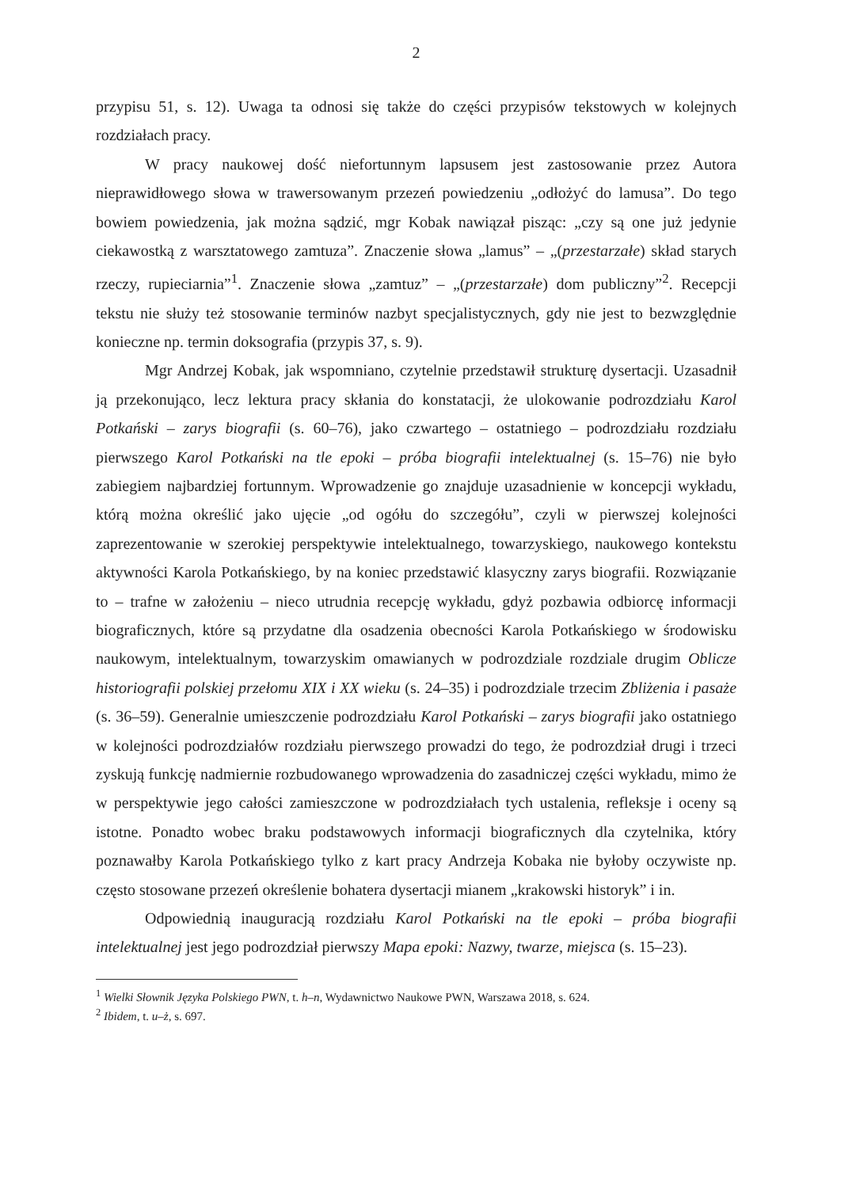2
przypisu 51, s. 12). Uwaga ta odnosi się także do części przypisów tekstowych w kolejnych rozdziałach pracy.
W pracy naukowej dość niefortunnym lapsusem jest zastosowanie przez Autora nieprawidłowego słowa w trawersowanym przezeń powiedzeniu „odłożyć do lamusa”. Do tego bowiem powiedzenia, jak można sądzić, mgr Kobak nawiązał pisząc: „czy są one już jedynie ciekawostką z warsztatowego zamtuza”. Znaczenie słowa „lamus” – „(przestarzałe) skład starych rzeczy, rupieciarnia”<sup>1</sup>. Znaczenie słowa „zamtuz” – „(przestarzałe) dom publiczny”<sup>2</sup>. Recepcji tekstu nie służy też stosowanie terminów nazbyt specjalistycznych, gdy nie jest to bezwzględnie konieczne np. termin doksografia (przypis 37, s. 9).
Mgr Andrzej Kobak, jak wspomniano, czytelnie przedstawił strukturę dysertacji. Uzasadnił ją przekonująco, lecz lektura pracy skłania do konstatacji, że ulokowanie podrozdziału Karol Potkański – zarys biografii (s. 60–76), jako czwartego – ostatniego – podrozdziału rozdziału pierwszego Karol Potkański na tle epoki – próba biografii intelektualnej (s. 15–76) nie było zabiegiem najbardziej fortunnym. Wprowadzenie go znajduje uzasadnienie w koncepcji wykładu, którą można określić jako ujęcie „od ogółu do szczegółu”, czyli w pierwszej kolejności zaprezentowanie w szerokiej perspektywie intelektualnego, towarzyskiego, naukowego kontekstu aktywności Karola Potkańskiego, by na koniec przedstawić klasyczny zarys biografii. Rozwiązanie to – trafne w założeniu – nieco utrudnia recepcję wykładu, gdyż pozbawia odbiorcę informacji biograficznych, które są przydatne dla osadzenia obecności Karola Potkańskiego w środowisku naukowym, intelektualnym, towarzyskim omawianych w podrozdziale rozdziale drugim Oblicze historiografii polskiej przełomu XIX i XX wieku (s. 24–35) i podrozdziale trzecim Zbliżenia i pasaże (s. 36–59). Generalnie umieszczenie podrozdziału Karol Potkański – zarys biografii jako ostatniego w kolejności podrozdziałów rozdziału pierwszego prowadzi do tego, że podrozdział drugi i trzeci zyskują funkcję nadmiernie rozbudowanego wprowadzenia do zasadniczej części wykładu, mimo że w perspektywie jego całości zamieszczone w podrozdziałach tych ustalenia, refleksje i oceny są istotne. Ponadto wobec braku podstawowych informacji biograficznych dla czytelnika, który poznawałby Karola Potkańskiego tylko z kart pracy Andrzeja Kobaka nie byłoby oczywiste np. często stosowane przezeń określenie bohatera dysertacji mianem „krakowski historyk” i in.
Odpowiednią inauguracją rozdziału Karol Potkański na tle epoki – próba biografii intelektualnej jest jego podrozdział pierwszy Mapa epoki: Nazwy, twarze, miejsca (s. 15–23).
<sup>1</sup> Wielki Słownik Języka Polskiego PWN, t. h–n, Wydawnictwo Naukowe PWN, Warszawa 2018, s. 624.
<sup>2</sup> Ibidem, t. u–ż, s. 697.